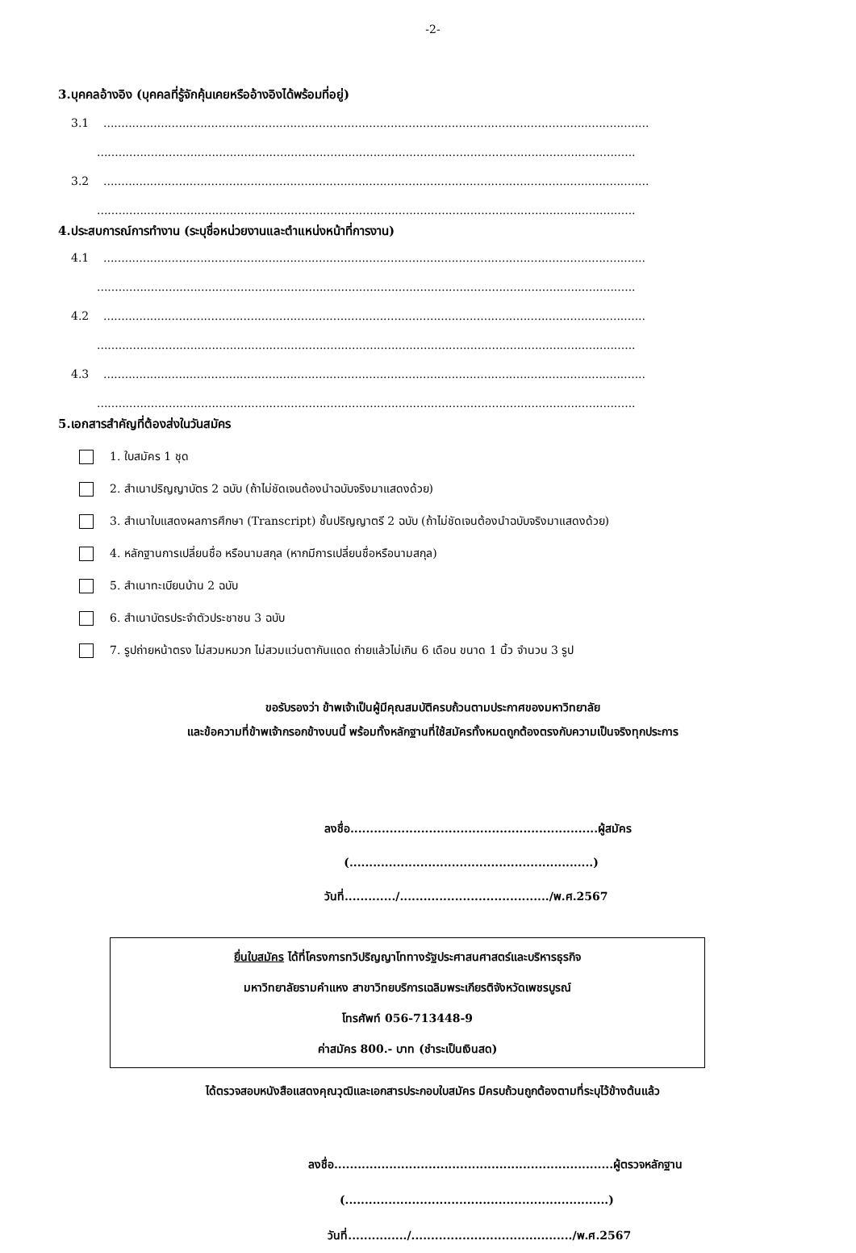-2-
3.บุคคลอ้างอิง (บุคคลที่รู้จักคุ้นเคยหรืออ้างอิงได้พร้อมที่อยู่)
3.1........................................................................................................................................................
......................................................................................................................................................
3.2........................................................................................................................................................
......................................................................................................................................................
4.ประสบการณ์การทำงาน (ระบุชื่อหน่วยงานและตำแหน่งหน้าที่การงาน)
4.1.......................................................................................................................................................
......................................................................................................................................................
4.2.......................................................................................................................................................
......................................................................................................................................................
4.3.......................................................................................................................................................
......................................................................................................................................................
5.เอกสารสำคัญที่ต้องส่งในวันสมัคร
1. ใบสมัคร 1 ชุด
2. สำเนาปริญญาบัตร 2 ฉบับ (ถ้าไม่ชัดเจนต้องนำฉบับจริงมาแสดงด้วย)
3. สำเนาใบแสดงผลการศึกษา (Transcript) ชั้นปริญญาตรี 2 ฉบับ (ถ้าไม่ชัดเจนต้องนำฉบับจริงมาแสดงด้วย)
4. หลักฐานการเปลี่ยนชื่อ หรือนามสกุล (หากมีการเปลี่ยนชื่อหรือนามสกุล)
5. สำเนาทะเบียนบ้าน 2 ฉบับ
6. สำเนาบัตรประจำตัวประชาชน 3 ฉบับ
7. รูปถ่ายหน้าตรง ไม่สวมหมวก ไม่สวมแว่นตากันแดด ถ่ายแล้วไม่เกิน 6 เดือน ขนาด 1 นิ้ว จำนวน 3 รูป
ขอรับรองว่า ข้าพเจ้าเป็นผู้มีคุณสมบัติครบถ้วนตามประกาศของมหาวิทยาลัย
และข้อความที่ข้าพเจ้ากรอกข้างบนนี้ พร้อมทั้งหลักฐานที่ใช้สมัครทั้งหมดถูกต้องตรงกับความเป็นจริงทุกประการ
ลงชื่อ...............................................................ผู้สมัคร
(..............................................................)
วันที่............./....................................../พ.ศ.2567
ยื่นใบสมัคร ได้ที่โครงการทวิปริญญาโททางรัฐประศาสนศาสตร์และบริหารธุรกิจ
มหาวิทยาลัยรามคำแหง สาขาวิทยบริการเฉลิมพระเกียรติจังหวัดเพชรบูรณ์
โทรศัพท์ 056-713448-9
ค่าสมัคร 800.- บาท (ชำระเป็นเงินสด)
ได้ตรวจสอบหนังสือแสดงคุณวุฒิและเอกสารประกอบใบสมัคร มีครบถ้วนถูกต้องตามที่ระบุไว้ข้างต้นแล้ว
ลงชื่อ.......................................................................ผู้ตรวจหลักฐาน
(...................................................................)
วันที่.............../........................................./พ.ศ.2567